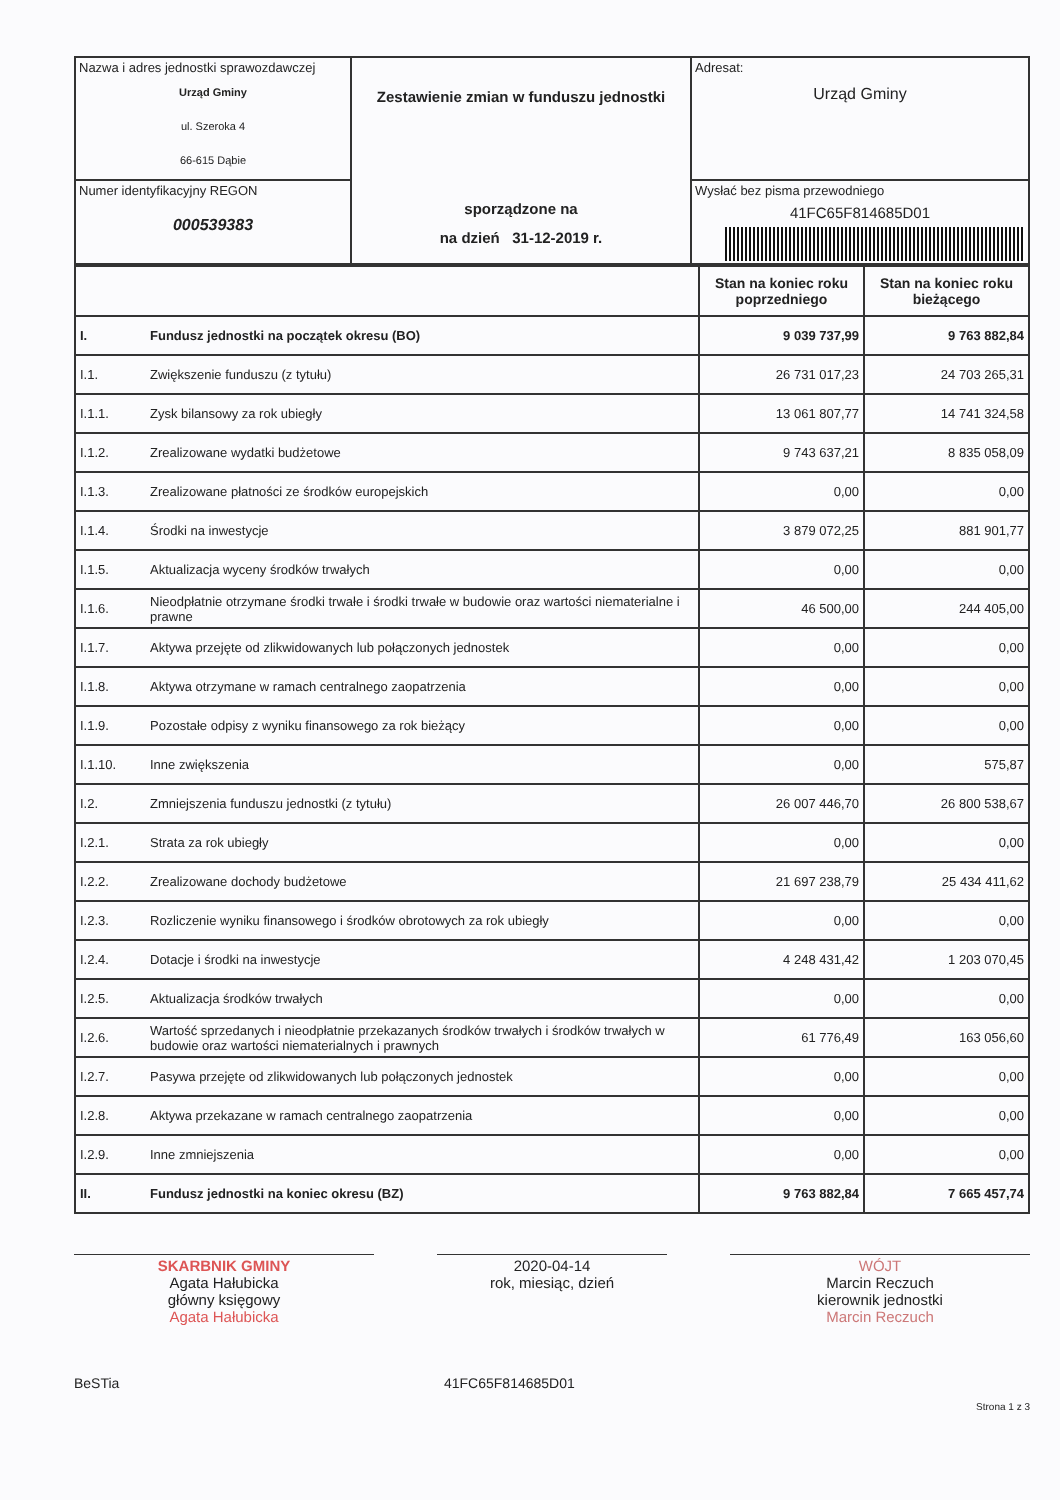| Nazwa i adres jednostki sprawozdawczej Urząd Gminy ul. Szeroka 4 66-615 Dąbie | Zestawienie zmian w funduszu jednostki sporządzone na na dzień 31-12-2019 r. | Adresat: Urząd Gminy |
| Numer identyfikacyjny REGON 000539383 | | Wysłać bez pisma przewodniego 41FC65F814685D01 |
| | | Stan na koniec roku poprzedniego | Stan na koniec roku bieżącego |
| I. | Fundusz jednostki na początek okresu (BO) | 9 039 737,99 | 9 763 882,84 |
| I.1. | Zwiększenie funduszu (z tytułu) | 26 731 017,23 | 24 703 265,31 |
| I.1.1. | Zysk bilansowy za rok ubiegły | 13 061 807,77 | 14 741 324,58 |
| I.1.2. | Zrealizowane wydatki budżetowe | 9 743 637,21 | 8 835 058,09 |
| I.1.3. | Zrealizowane płatności ze środków europejskich | 0,00 | 0,00 |
| I.1.4. | Środki na inwestycje | 3 879 072,25 | 881 901,77 |
| I.1.5. | Aktualizacja wyceny środków trwałych | 0,00 | 0,00 |
| I.1.6. | Nieodpłatnie otrzymane środki trwałe i środki trwałe w budowie oraz wartości niematerialne i prawne | 46 500,00 | 244 405,00 |
| I.1.7. | Aktywa przejęte od zlikwidowanych lub połączonych jednostek | 0,00 | 0,00 |
| I.1.8. | Aktywa otrzymane w ramach centralnego zaopatrzenia | 0,00 | 0,00 |
| I.1.9. | Pozostałe odpisy z wyniku finansowego za rok bieżący | 0,00 | 0,00 |
| I.1.10. | Inne zwiększenia | 0,00 | 575,87 |
| I.2. | Zmniejszenia funduszu jednostki (z tytułu) | 26 007 446,70 | 26 800 538,67 |
| I.2.1. | Strata za rok ubiegły | 0,00 | 0,00 |
| I.2.2. | Zrealizowane dochody budżetowe | 21 697 238,79 | 25 434 411,62 |
| I.2.3. | Rozliczenie wyniku finansowego i środków obrotowych za rok ubiegły | 0,00 | 0,00 |
| I.2.4. | Dotacje i środki na inwestycje | 4 248 431,42 | 1 203 070,45 |
| I.2.5. | Aktualizacja środków trwałych | 0,00 | 0,00 |
| I.2.6. | Wartość sprzedanych i nieodpłatnie przekazanych środków trwałych i środków trwałych w budowie oraz wartości niematerialnych i prawnych | 61 776,49 | 163 056,60 |
| I.2.7. | Pasywa przejęte od zlikwidowanych lub połączonych jednostek | 0,00 | 0,00 |
| I.2.8. | Aktywa przekazane w ramach centralnego zaopatrzenia | 0,00 | 0,00 |
| I.2.9. | Inne zmniejszenia | 0,00 | 0,00 |
| II. | Fundusz jednostki na koniec okresu (BZ) | 9 763 882,84 | 7 665 457,74 |
SKARBNIK GMINY
Agata Hałubicka
główny księgowy
Agata Hałubicka
2020-04-14
rok, miesiąc, dzień
WÓJT
Marcin Reczuch
kierownik jednostki
Marcin Reczuch
BeSTia 41FC65F814685D01
Strona 1 z 3